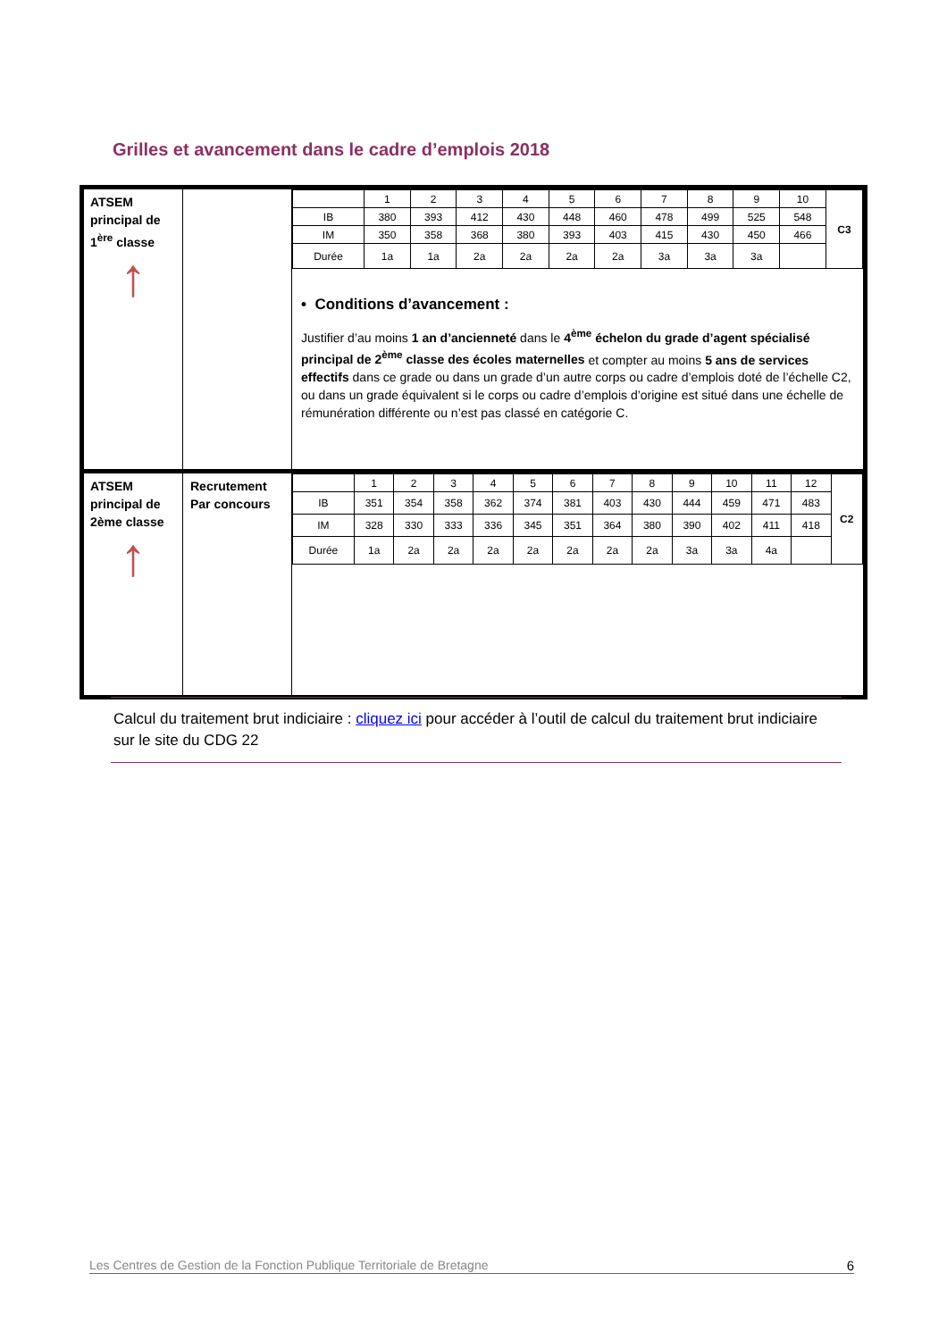Grilles et avancement dans le cadre d’emplois 2018
| ATSEM principal de 1<sup>ère</sup> classe ↑ | | / / 1 / 2 / 3 / 4 / 5 / 6 / 7 / 8 / 9 / 10 / C3 / / IB / 380 / 393 / 412 / 430 / 448 / 460 / 478 / 499 / 525 / 548 / / / IM / 350 / 358 / 368 / 380 / 393 / 403 / 415 / 430 / 450 / 466 / / / Durée / 1a / 1a / 2a / 2a / 2a / 2a / 3a / 3a / 3a / / / • Conditions d’avancement : Justifier d’au moins 1 an d’ancienneté dans le 4<sup>ème</sup> échelon du grade d’agent spécialisé principal de 2<sup>ème</sup> classe des écoles maternelles et compter au moins 5 ans de services effectifs dans ce grade ou dans un grade d’un autre corps ou cadre d’emplois doté de l’échelle C2, ou dans un grade équivalent si le corps ou cadre d’emplois d’origine est situé dans une échelle de rémunération différente ou n’est pas classé en catégorie C. |
| ATSEM principal de 2ème classe ↑ | Recrutement Par concours | / / 1 / 2 / 3 / 4 / 5 / 6 / 7 / 8 / 9 / 10 / 11 / 12 / C2 / / IB / 351 / 354 / 358 / 362 / 374 / 381 / 403 / 430 / 444 / 459 / 471 / 483 / / / IM / 328 / 330 / 333 / 336 / 345 / 351 / 364 / 380 / 390 / 402 / 411 / 418 / / / Durée / 1a / 2a / 2a / 2a / 2a / 2a / 2a / 2a / 3a / 3a / 4a / / / |
Calcul du traitement brut indiciaire : cliquez ici pour accéder à l’outil de calcul du traitement brut indiciaire sur le site du CDG 22
Les Centres de Gestion de la Fonction Publique Territoriale de Bretagne 6